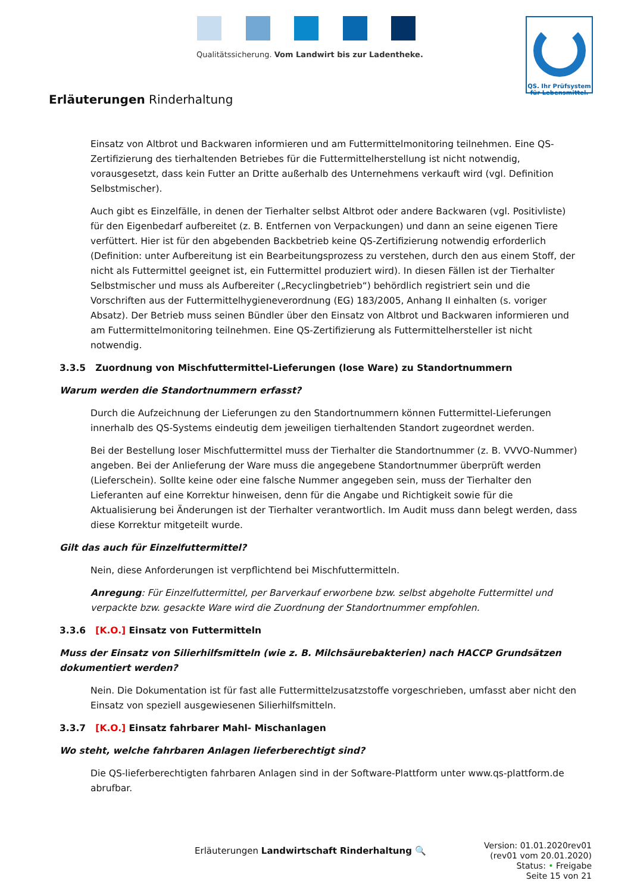Qualitätssicherung. Vom Landwirt bis zur Ladentheke.
QS. Ihr Prüfsystem
für Lebensmittel.
Erläuterungen Rinderhaltung
Einsatz von Altbrot und Backwaren informieren und am Futtermittelmonitoring teilnehmen. Eine QS-Zertifizierung des tierhaltenden Betriebes für die Futtermittelherstellung ist nicht notwendig, vorausgesetzt, dass kein Futter an Dritte außerhalb des Unternehmens verkauft wird (vgl. Definition Selbstmischer).
Auch gibt es Einzelfälle, in denen der Tierhalter selbst Altbrot oder andere Backwaren (vgl. Positivliste) für den Eigenbedarf aufbereitet (z. B. Entfernen von Verpackungen) und dann an seine eigenen Tiere verfüttert. Hier ist für den abgebenden Backbetrieb keine QS-Zertifizierung notwendig erforderlich (Definition: unter Aufbereitung ist ein Bearbeitungsprozess zu verstehen, durch den aus einem Stoff, der nicht als Futtermittel geeignet ist, ein Futtermittel produziert wird). In diesen Fällen ist der Tierhalter Selbstmischer und muss als Aufbereiter („Recyclingbetrieb“) behördlich registriert sein und die Vorschriften aus der Futtermittelhygieneverordnung (EG) 183/2005, Anhang II einhalten (s. voriger Absatz). Der Betrieb muss seinen Bündler über den Einsatz von Altbrot und Backwaren informieren und am Futtermittelmonitoring teilnehmen. Eine QS-Zertifizierung als Futtermittelhersteller ist nicht notwendig.
3.3.5 Zuordnung von Mischfuttermittel-Lieferungen (lose Ware) zu Standortnummern
Warum werden die Standortnummern erfasst?
Durch die Aufzeichnung der Lieferungen zu den Standortnummern können Futtermittel-Lieferungen innerhalb des QS-Systems eindeutig dem jeweiligen tierhaltenden Standort zugeordnet werden.
Bei der Bestellung loser Mischfuttermittel muss der Tierhalter die Standortnummer (z. B. VVVO-Nummer) angeben. Bei der Anlieferung der Ware muss die angegebene Standortnummer überprüft werden (Lieferschein). Sollte keine oder eine falsche Nummer angegeben sein, muss der Tierhalter den Lieferanten auf eine Korrektur hinweisen, denn für die Angabe und Richtigkeit sowie für die Aktualisierung bei Änderungen ist der Tierhalter verantwortlich. Im Audit muss dann belegt werden, dass diese Korrektur mitgeteilt wurde.
Gilt das auch für Einzelfuttermittel?
Nein, diese Anforderungen ist verpflichtend bei Mischfuttermitteln.
Anregung: Für Einzelfuttermittel, per Barverkauf erworbene bzw. selbst abgeholte Futtermittel und verpackte bzw. gesackte Ware wird die Zuordnung der Standortnummer empfohlen.
3.3.6 [K.O.] Einsatz von Futtermitteln
Muss der Einsatz von Silierhilfsmitteln (wie z. B. Milchsäurebakterien) nach HACCP Grundsätzen dokumentiert werden?
Nein. Die Dokumentation ist für fast alle Futtermittelzusatzstoffe vorgeschrieben, umfasst aber nicht den Einsatz von speziell ausgewiesenen Silierhilfsmitteln.
3.3.7 [K.O.] Einsatz fahrbarer Mahl- Mischanlagen
Wo steht, welche fahrbaren Anlagen lieferberechtigt sind?
Die QS-lieferberechtigten fahrbaren Anlagen sind in der Software-Plattform unter www.qs-plattform.de abrufbar.
Erläuterungen Landwirtschaft Rinderhaltung 🔍
Version: 01.01.2020rev01
(rev01 vom 20.01.2020)
Status: • Freigabe
Seite 15 von 21